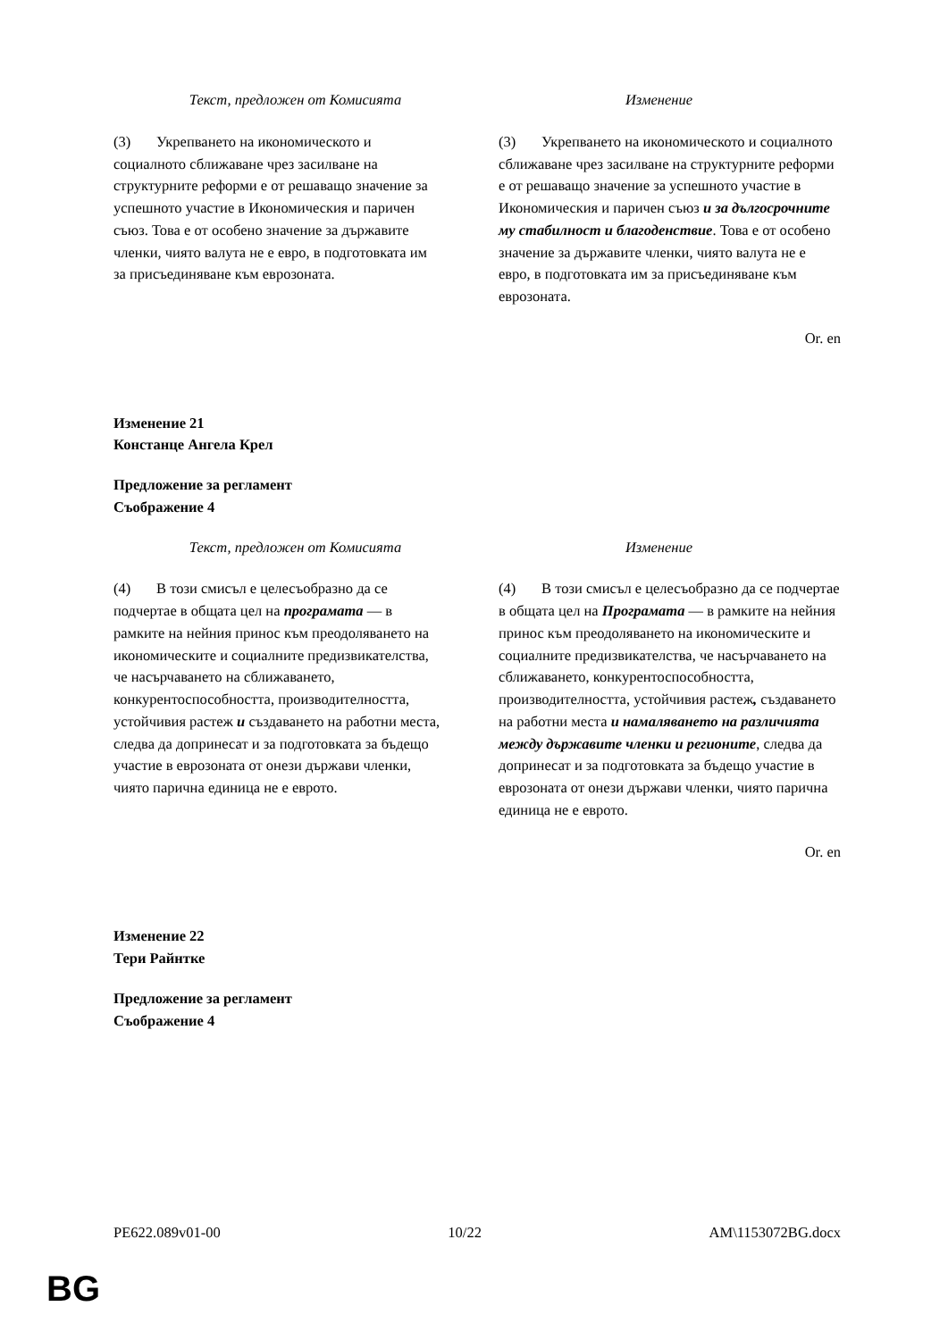| Текст, предложен от Комисията | Изменение |
| --- | --- |
| (3) Укрепването на икономическото и социалното сближаване чрез засилване на структурните реформи е от решаващо значение за успешното участие в Икономическия и паричен съюз. Това е от особено значение за държавите членки, чиято валута не е евро, в подготовката им за присъединяване към еврозоната. | (3) Укрепването на икономическото и социалното сближаване чрез засилване на структурните реформи е от решаващо значение за успешното участие в Икономическия и паричен съюз и за дългосрочните му стабилност и благоденствие . Това е от особено значение за държавите членки, чиято валута не е евро, в подготовката им за присъединяване към еврозоната. |
Or. en
Изменение 21
Констанце Ангела Крел
Предложение за регламент
Съображение 4
| Текст, предложен от Комисията | Изменение |
| --- | --- |
| (4) В този смисъл е целесъобразно да се подчертае в общата цел на програмата — в рамките на нейния принос към преодоляването на икономическите и социалните предизвикателства, че насърчаването на сближаването, конкурентоспособността, производителността, устойчивия растеж и създаването на работни места, следва да допринесат и за подготовката за бъдещо участие в еврозоната от онези държави членки, чиято парична единица не е еврото. | (4) В този смисъл е целесъобразно да се подчертае в общата цел на Програмата — в рамките на нейния принос към преодоляването на икономическите и социалните предизвикателства, че насърчаването на сближаването, конкурентоспособността, производителността, устойчивия растеж , създаването на работни места и намаляването на различията между държавите членки и регионите , следва да допринесат и за подготовката за бъдещо участие в еврозоната от онези държави членки, чиято парична единица не е еврото. |
Or. en
Изменение 22
Тери Райнтке
Предложение за регламент
Съображение 4
PE622.089v01-00 10/22 AM\1153072BG.docx
BG